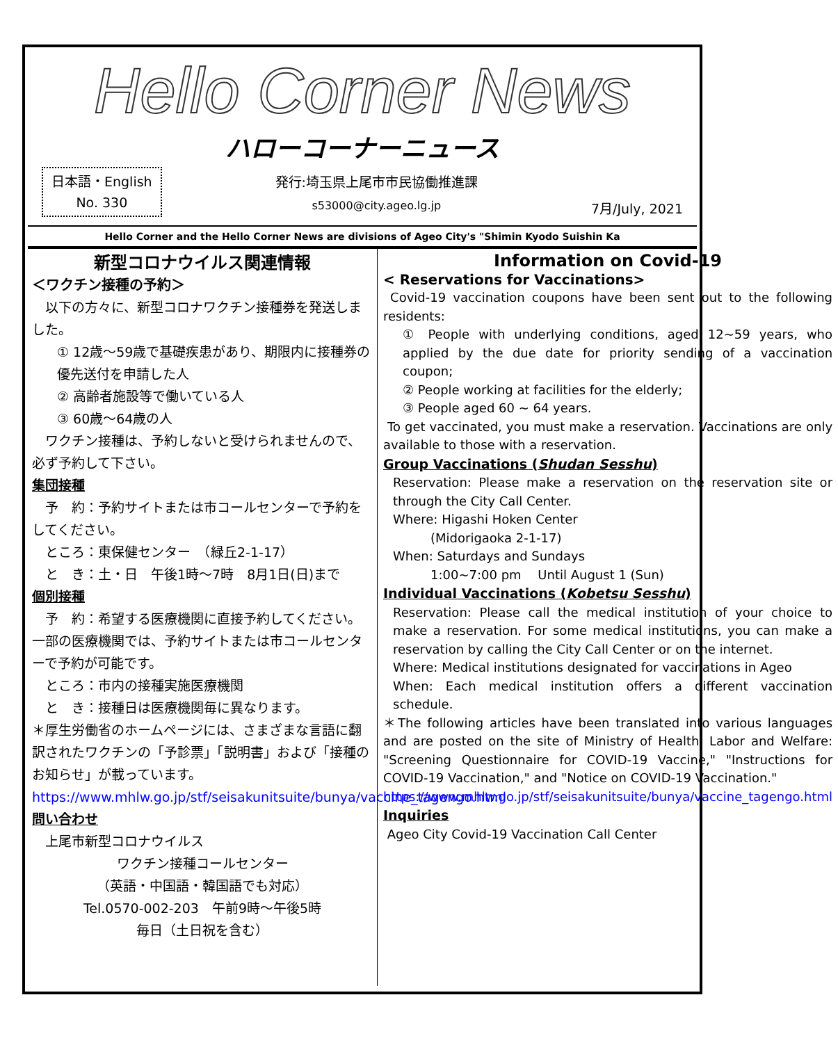Hello Corner News
ハローコーナーニュース
日本語・English
No. 330
発行:埼玉県上尾市市民協働推進課
s53000@city.ageo.lg.jp
7月/July, 2021
Hello Corner and the Hello Corner News are divisions of Ageo City's "Shimin Kyodo Suishin Ka
新型コロナウイルス関連情報
＜ワクチン接種の予約＞
　以下の方々に、新型コロナワクチン接種券を発送しました。
① 12歳～59歳で基礎疾患があり、期限内に接種券の優先送付を申請した人
② 高齢者施設等で働いている人
③ 60歳～64歳の人
　ワクチン接種は、予約しないと受けられませんので、必ず予約して下さい。
集団接種
　予　約：予約サイトまたは市コールセンターで予約をしてください。
　ところ：東保健センター　（緑丘2-1-17）
　と　き：土・日　午後1時～7時　8月1日(日)まで
個別接種
　予　約：希望する医療機関に直接予約してください。一部の医療機関では、予約サイトまたは市コールセンターで予約が可能です。
　ところ：市内の接種実施医療機関
　と　き：接種日は医療機関毎に異なります。
＊厚生労働省のホームページには、さまざまな言語に翻訳されたワクチンの「予診票」「説明書」および「接種のお知らせ」が載っています。
https://www.mhlw.go.jp/stf/seisakunitsuite/bunya/vaccine_tagengo.html
問い合わせ
　上尾市新型コロナウイルス
ワクチン接種コールセンター
（英語・中国語・韓国語でも対応）
Tel.0570-002-203　午前9時～午後5時
毎日（土日祝を含む）
Information on Covid-19
< Reservations for Vaccinations>
Covid-19 vaccination coupons have been sent out to the following residents:
① People with underlying conditions, aged 12~59 years, who applied by the due date for priority sending of a vaccination coupon;
② People working at facilities for the elderly;
③ People aged 60 ~ 64 years.
To get vaccinated, you must make a reservation. Vaccinations are only available to those with a reservation.
Group Vaccinations (Shudan Sesshu)
Reservation: Please make a reservation on the reservation site or through the City Call Center.
Where: Higashi Hoken Center
　　　(Midorigaoka 2-1-17)
When: Saturdays and Sundays
　　　1:00~7:00 pm　 Until August 1 (Sun)
Individual Vaccinations (Kobetsu Sesshu)
Reservation: Please call the medical institution of your choice to make a reservation. For some medical institutions, you can make a reservation by calling the City Call Center or on the internet.
Where: Medical institutions designated for vaccinations in Ageo
When: Each medical institution offers a different vaccination schedule.
＊The following articles have been translated into various languages and are posted on the site of Ministry of Health, Labor and Welfare: "Screening Questionnaire for COVID-19 Vaccine," "Instructions for COVID-19 Vaccination," and "Notice on COVID-19 Vaccination."
https://www.mhlw.go.jp/stf/seisakunitsuite/bunya/vaccine_tagengo.html
Inquiries
Ageo City Covid-19 Vaccination Call Center